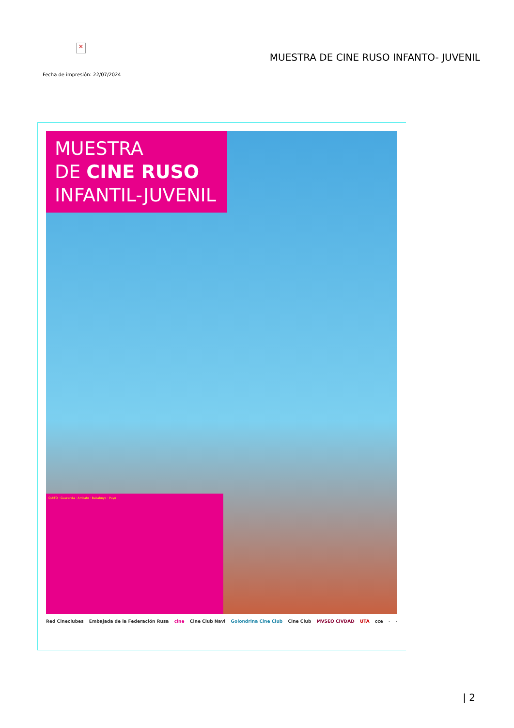✕
MUESTRA DE CINE RUSO INFANTO- JUVENIL
Fecha de impresión: 22/07/2024
MUESTRA
DE CINE RUSO
INFANTIL-JUVENIL
QUITO · Guaranda · Ambato · Babahoyo · Puyo
Red Cineclubes Embajada de la Federación Rusa cine Cine Club Navi Golondrina Cine Club Cine Club MVSEO CIVDAD UTA cce · ·
| 2